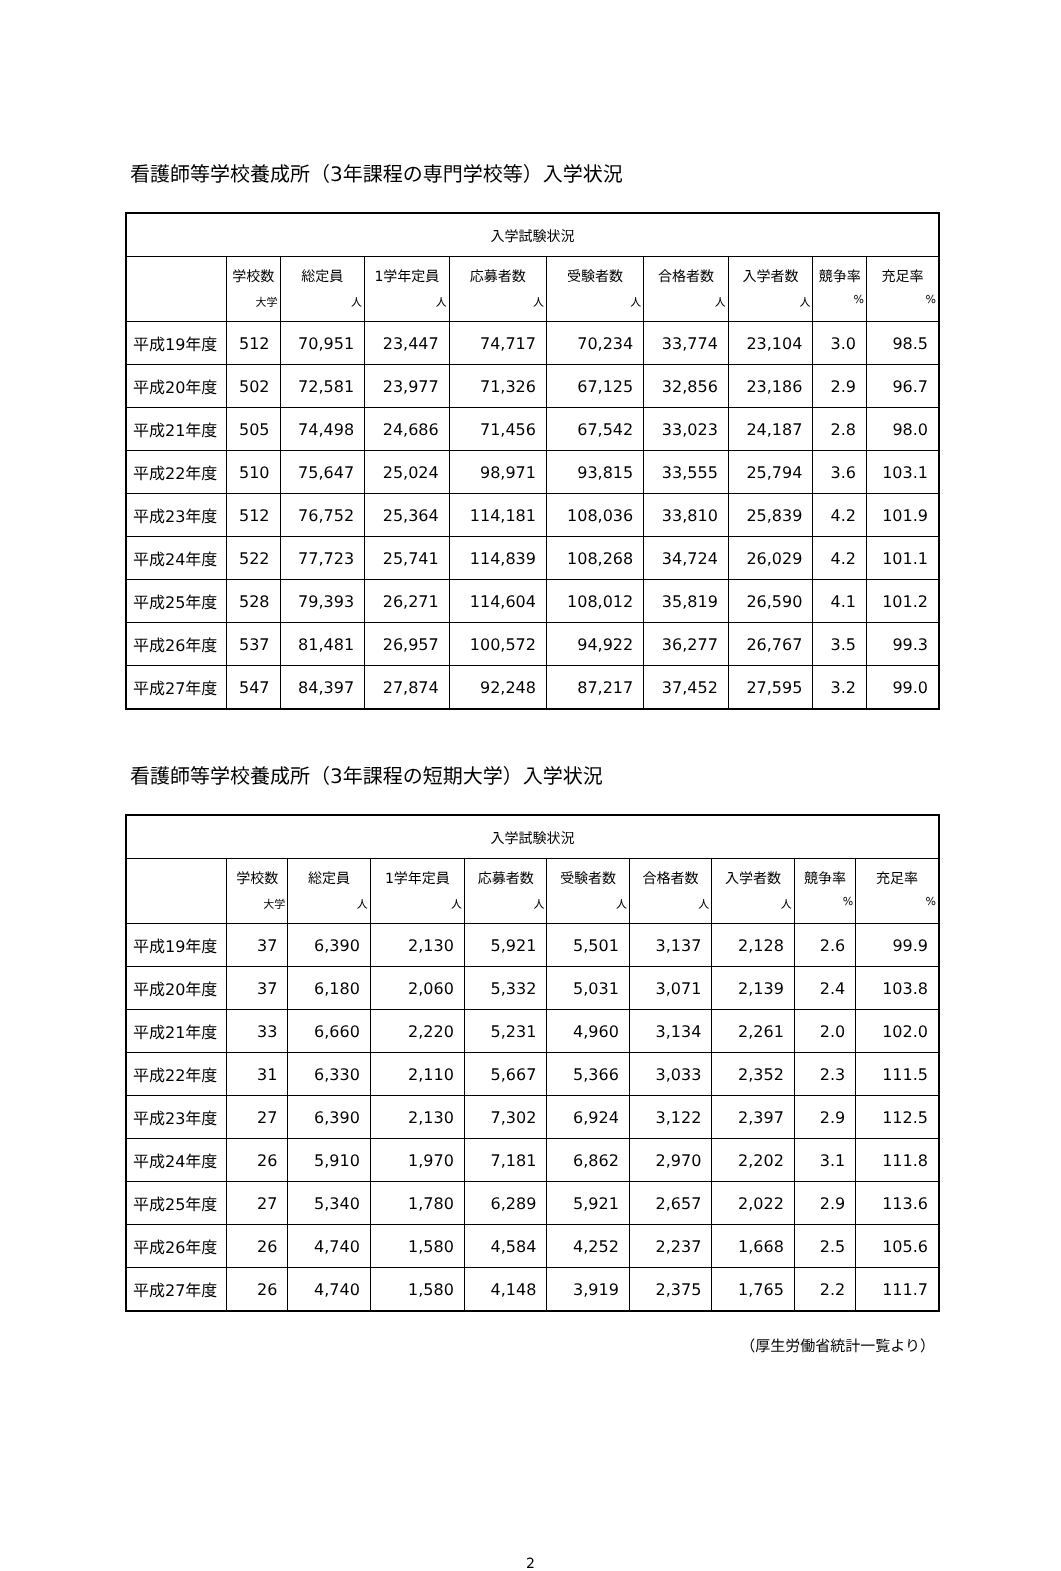看護師等学校養成所（3年課程の専門学校等）入学状況
| 入学試験状況 | | | | | | | | | |
| --- | --- | --- | --- | --- | --- | --- | --- | --- | --- |
| | 学校数 大学 | 総定員 人 | 1学年定員 人 | 応募者数 人 | 受験者数 人 | 合格者数 人 | 入学者数 人 | 競争率 % | 充足率 % |
| 平成19年度 | 512 | 70,951 | 23,447 | 74,717 | 70,234 | 33,774 | 23,104 | 3.0 | 98.5 |
| 平成20年度 | 502 | 72,581 | 23,977 | 71,326 | 67,125 | 32,856 | 23,186 | 2.9 | 96.7 |
| 平成21年度 | 505 | 74,498 | 24,686 | 71,456 | 67,542 | 33,023 | 24,187 | 2.8 | 98.0 |
| 平成22年度 | 510 | 75,647 | 25,024 | 98,971 | 93,815 | 33,555 | 25,794 | 3.6 | 103.1 |
| 平成23年度 | 512 | 76,752 | 25,364 | 114,181 | 108,036 | 33,810 | 25,839 | 4.2 | 101.9 |
| 平成24年度 | 522 | 77,723 | 25,741 | 114,839 | 108,268 | 34,724 | 26,029 | 4.2 | 101.1 |
| 平成25年度 | 528 | 79,393 | 26,271 | 114,604 | 108,012 | 35,819 | 26,590 | 4.1 | 101.2 |
| 平成26年度 | 537 | 81,481 | 26,957 | 100,572 | 94,922 | 36,277 | 26,767 | 3.5 | 99.3 |
| 平成27年度 | 547 | 84,397 | 27,874 | 92,248 | 87,217 | 37,452 | 27,595 | 3.2 | 99.0 |
看護師等学校養成所（3年課程の短期大学）入学状況
| 入学試験状況 | | | | | | | | | |
| --- | --- | --- | --- | --- | --- | --- | --- | --- | --- |
| | 学校数 大学 | 総定員 人 | 1学年定員 人 | 応募者数 人 | 受験者数 人 | 合格者数 人 | 入学者数 人 | 競争率 % | 充足率 % |
| 平成19年度 | 37 | 6,390 | 2,130 | 5,921 | 5,501 | 3,137 | 2,128 | 2.6 | 99.9 |
| 平成20年度 | 37 | 6,180 | 2,060 | 5,332 | 5,031 | 3,071 | 2,139 | 2.4 | 103.8 |
| 平成21年度 | 33 | 6,660 | 2,220 | 5,231 | 4,960 | 3,134 | 2,261 | 2.0 | 102.0 |
| 平成22年度 | 31 | 6,330 | 2,110 | 5,667 | 5,366 | 3,033 | 2,352 | 2.3 | 111.5 |
| 平成23年度 | 27 | 6,390 | 2,130 | 7,302 | 6,924 | 3,122 | 2,397 | 2.9 | 112.5 |
| 平成24年度 | 26 | 5,910 | 1,970 | 7,181 | 6,862 | 2,970 | 2,202 | 3.1 | 111.8 |
| 平成25年度 | 27 | 5,340 | 1,780 | 6,289 | 5,921 | 2,657 | 2,022 | 2.9 | 113.6 |
| 平成26年度 | 26 | 4,740 | 1,580 | 4,584 | 4,252 | 2,237 | 1,668 | 2.5 | 105.6 |
| 平成27年度 | 26 | 4,740 | 1,580 | 4,148 | 3,919 | 2,375 | 1,765 | 2.2 | 111.7 |
（厚生労働省統計一覧より）
2